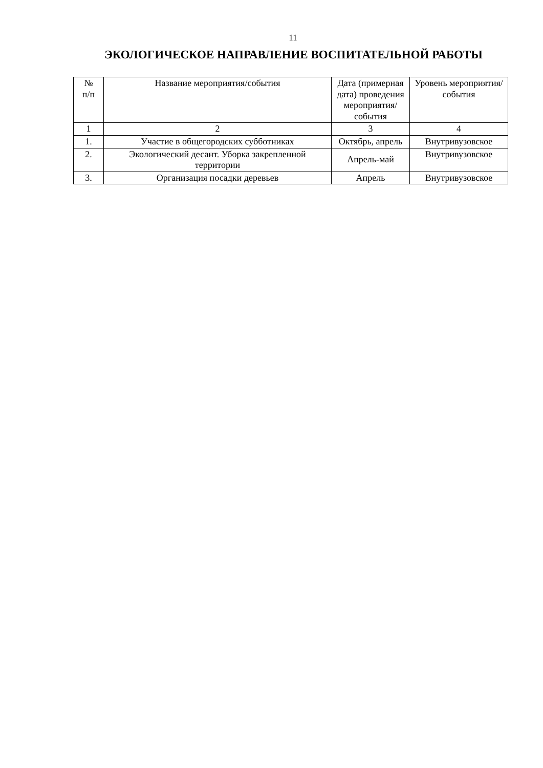11
ЭКОЛОГИЧЕСКОЕ НАПРАВЛЕНИЕ ВОСПИТАТЕЛЬНОЙ РАБОТЫ
| № п/п | Название мероприятия/события | Дата (примерная дата) проведения мероприятия/ события | Уровень мероприятия/ события |
| --- | --- | --- | --- |
| 1 | 2 | 3 | 4 |
| 1. | Участие в общегородских субботниках | Октябрь, апрель | Внутривузовское |
| 2. | Экологический десант. Уборка закрепленной территории | Апрель-май | Внутривузовское |
| 3. | Организация посадки деревьев | Апрель | Внутривузовское |